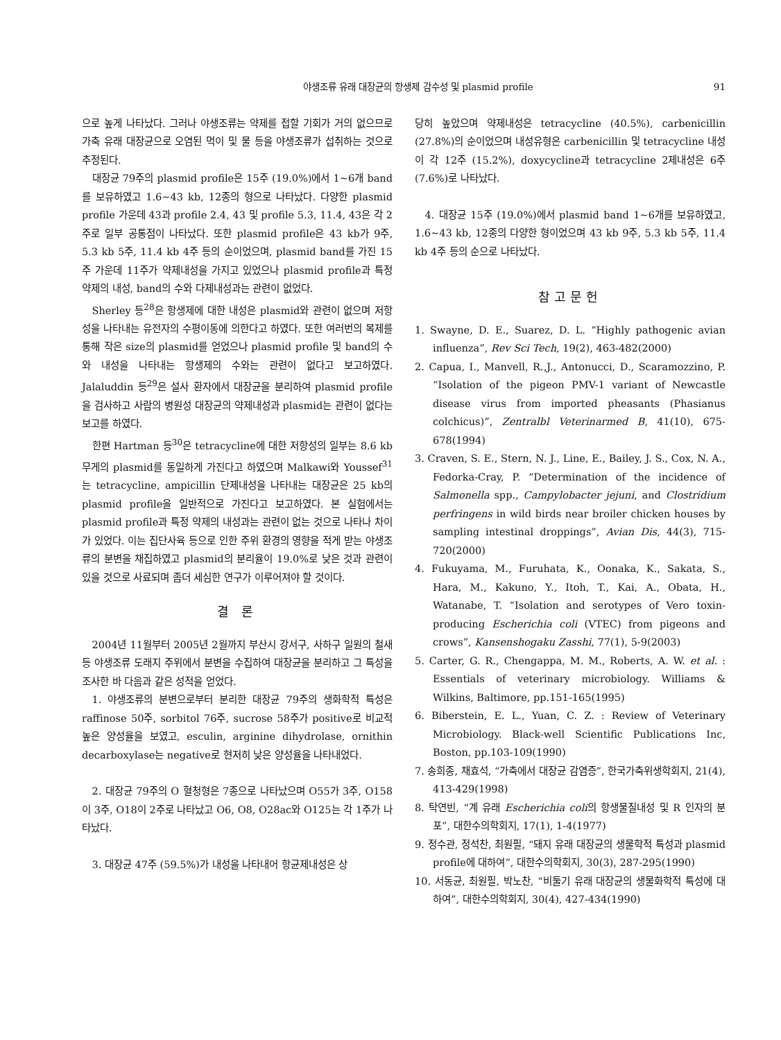야생조류 유래 대장균의 항생제 감수성 및 plasmid profile 91
으로 높게 나타났다. 그러나 야생조류는 약제를 접할 기회가 거의 없으므로 가축 유래 대장균으로 오염된 먹이 및 물 등을 야생조류가 섭취하는 것으로 추정된다.
대장균 79주의 plasmid profile은 15주 (19.0%)에서 1~6개 band를 보유하였고 1.6~43 kb, 12종의 형으로 나타났다. 다양한 plasmid profile 가운데 43과 profile 2.4, 43 및 profile 5.3, 11.4, 43은 각 2주로 일부 공통점이 나타났다. 또한 plasmid profile은 43 kb가 9주, 5.3 kb 5주, 11.4 kb 4주 등의 순이었으며, plasmid band를 가진 15주 가운데 11주가 약제내성을 가지고 있었으나 plasmid profile과 특정 약제의 내성, band의 수와 다제내성과는 관련이 없었다.
Sherley 등<sup>28</sup>은 항생제에 대한 내성은 plasmid와 관련이 없으며 저항성을 나타내는 유전자의 수평이동에 의한다고 하였다. 또한 여러번의 복제를 통해 작은 size의 plasmid를 얻었으나 plasmid profile 및 band의 수와 내성을 나타내는 항생제의 수와는 관련이 없다고 보고하였다. Jalaluddin 등<sup>29</sup>은 설사 환자에서 대장균을 분리하여 plasmid profile을 검사하고 사람의 병원성 대장균의 약제내성과 plasmid는 관련이 없다는 보고를 하였다.
한편 Hartman 등<sup>30</sup>은 tetracycline에 대한 저항성의 일부는 8.6 kb 무게의 plasmid를 동일하게 가진다고 하였으며 Malkawi와 Youssef<sup>31</sup>는 tetracycline, ampicillin 단제내성을 나타내는 대장균은 25 kb의 plasmid profile을 일반적으로 가진다고 보고하였다. 본 실험에서는 plasmid profile과 특정 약제의 내성과는 관련이 없는 것으로 나타나 차이가 있었다. 이는 집단사육 등으로 인한 주위 환경의 영향을 적게 받는 야생조류의 분변을 채집하였고 plasmid의 분리율이 19.0%로 낮은 것과 관련이 있을 것으로 사료되며 좀더 세심한 연구가 이루어져야 할 것이다.
결 론
2004년 11월부터 2005년 2월까지 부산시 강서구, 사하구 일원의 철새 등 야생조류 도래지 주위에서 분변을 수집하여 대장균을 분리하고 그 특성을 조사한 바 다음과 같은 성적을 얻었다.
1. 야생조류의 분변으로부터 분리한 대장균 79주의 생화학적 특성은 raffinose 50주, sorbitol 76주, sucrose 58주가 positive로 비교적 높은 양성율을 보였고, esculin, arginine dihydrolase, ornithin decarboxylase는 negative로 현저히 낮은 양성율을 나타내었다.
2. 대장균 79주의 O 혈청형은 7종으로 나타났으며 O55가 3주, O158이 3주, O18이 2주로 나타났고 O6, O8, O28ac와 O125는 각 1주가 나타났다.
3. 대장균 47주 (59.5%)가 내성을 나타내어 항균제내성은 상
당히 높았으며 약제내성은 tetracycline (40.5%), carbenicillin (27.8%)의 순이었으며 내성유형은 carbenicillin 및 tetracycline 내성이 각 12주 (15.2%), doxycycline과 tetracycline 2제내성은 6주 (7.6%)로 나타났다.
4. 대장균 15주 (19.0%)에서 plasmid band 1~6개를 보유하였고, 1.6~43 kb, 12종의 다양한 형이었으며 43 kb 9주, 5.3 kb 5주, 11.4 kb 4주 등의 순으로 나타났다.
참고문헌
1. Swayne, D. E., Suarez, D. L. “Highly pathogenic avian influenza”, Rev Sci Tech, 19(2), 463-482(2000)
2. Capua, I., Manvell, R.,J., Antonucci, D., Scaramozzino, P. “Isolation of the pigeon PMV-1 variant of Newcastle disease virus from imported pheasants (Phasianus colchicus)”, Zentralbl Veterinarmed B, 41(10), 675-678(1994)
3. Craven, S. E., Stern, N. J., Line, E., Bailey, J. S., Cox, N. A., Fedorka-Cray, P. “Determination of the incidence of Salmonella spp., Campylobacter jejuni, and Clostridium perfringens in wild birds near broiler chicken houses by sampling intestinal droppings”, Avian Dis, 44(3), 715-720(2000)
4. Fukuyama, M., Furuhata, K., Oonaka, K., Sakata, S., Hara, M., Kakuno, Y., Itoh, T., Kai, A., Obata, H., Watanabe, T. “Isolation and serotypes of Vero toxin-producing Escherichia coli (VTEC) from pigeons and crows”, Kansenshogaku Zasshi, 77(1), 5-9(2003)
5. Carter, G. R., Chengappa, M. M., Roberts, A. W. et al. : Essentials of veterinary microbiology. Williams & Wilkins, Baltimore, pp.151-165(1995)
6. Biberstein, E. L., Yuan, C. Z. : Review of Veterinary Microbiology. Black-well Scientific Publications Inc, Boston, pp.103-109(1990)
7. 송희종, 채효석, “가축에서 대장균 감염증”, 한국가축위생학회지, 21(4), 413-429(1998)
8. 탁연빈, “계 유래 Escherichia coli의 항생물질내성 및 R 인자의 분포”, 대한수의학회지, 17(1), 1-4(1977)
9. 정수관, 정석찬, 최원필, “돼지 유래 대장균의 생물학적 특성과 plasmid profile에 대하여”, 대한수의학회지, 30(3), 287-295(1990)
10. 서동균, 최원필, 박노찬, “비둘기 유래 대장균의 생물화학적 특성에 대하여”, 대한수의학회지, 30(4), 427-434(1990)